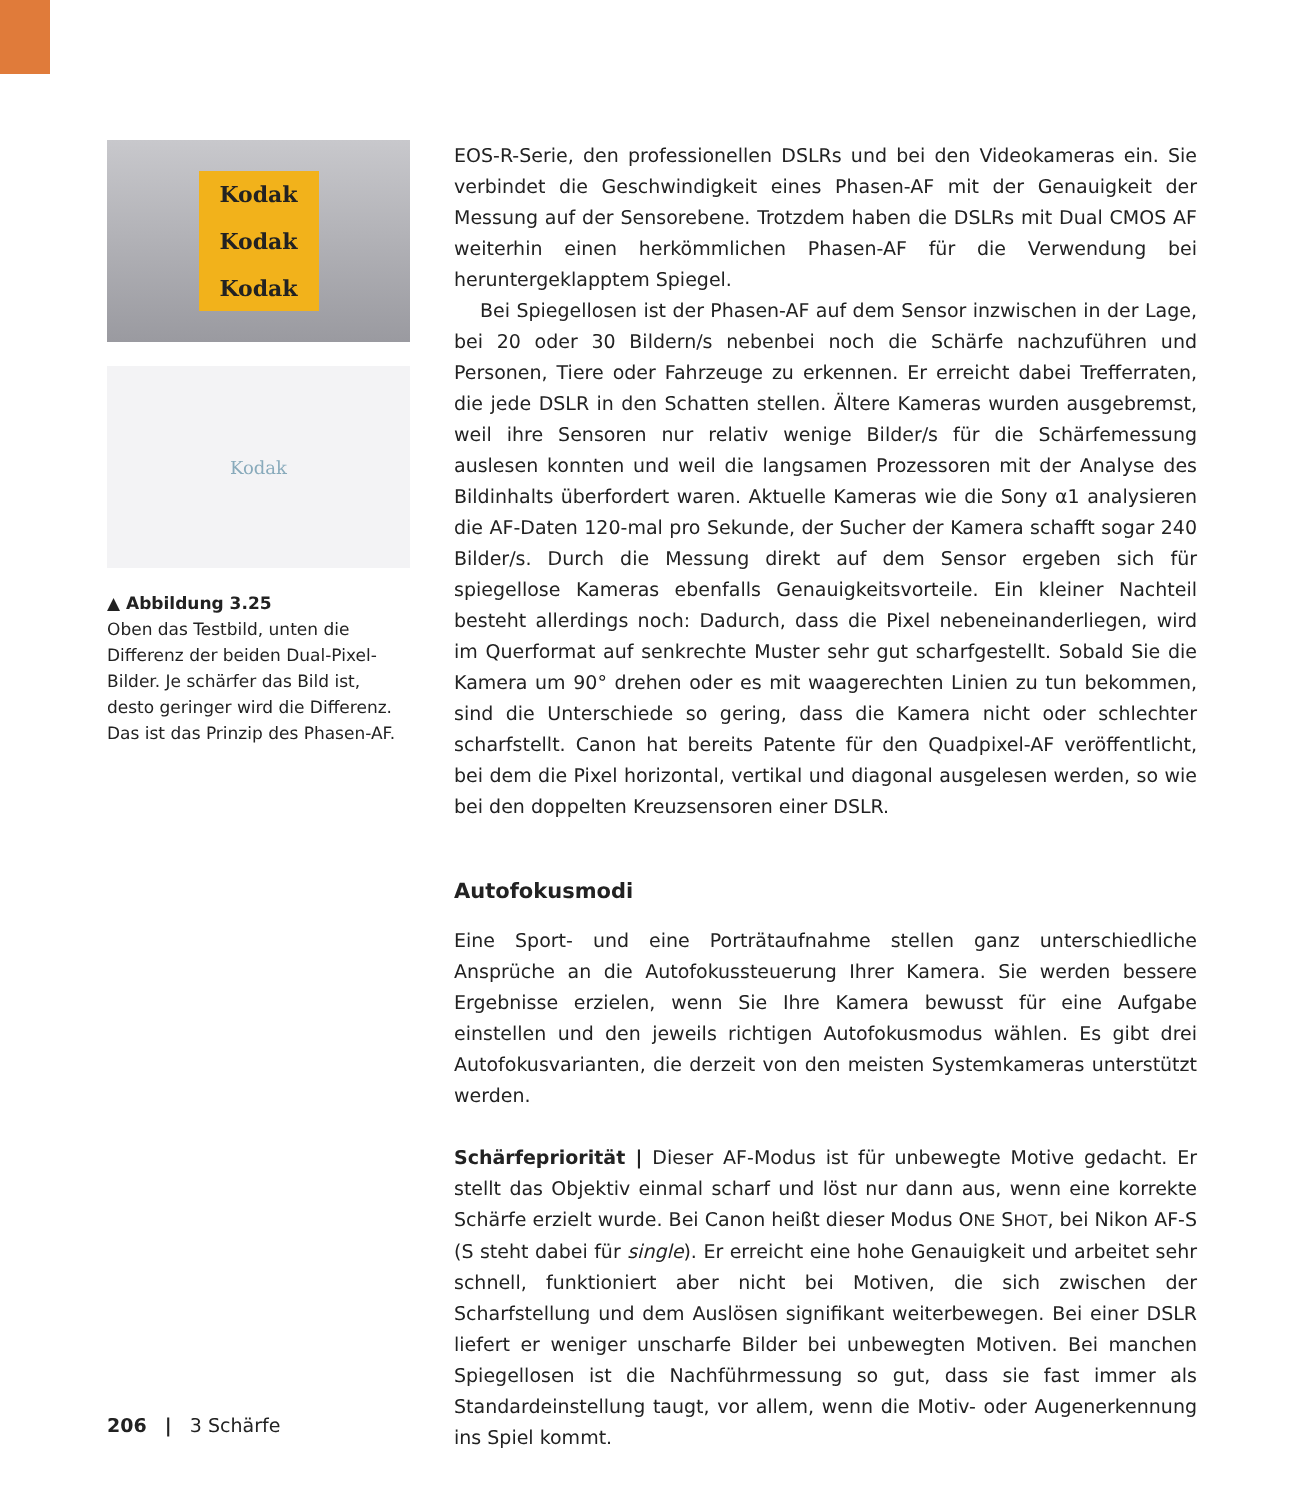Kodak
Kodak
Kodak
Kodak
▲ Abbildung 3.25
Oben das Testbild, unten die Differenz der beiden Dual-Pixel-Bilder. Je schärfer das Bild ist, desto geringer wird die Differenz. Das ist das Prinzip des Phasen-AF.
EOS-R-Serie, den professionellen DSLRs und bei den Videokameras ein. Sie verbindet die Geschwindigkeit eines Phasen-AF mit der Genauigkeit der Messung auf der Sensorebene. Trotzdem haben die DSLRs mit Dual CMOS AF weiterhin einen herkömmlichen Phasen-AF für die Verwendung bei heruntergeklapptem Spiegel.
Bei Spiegellosen ist der Phasen-AF auf dem Sensor inzwischen in der Lage, bei 20 oder 30 Bildern/s nebenbei noch die Schärfe nachzuführen und Personen, Tiere oder Fahrzeuge zu erkennen. Er erreicht dabei Trefferraten, die jede DSLR in den Schatten stellen. Ältere Kameras wurden ausgebremst, weil ihre Sensoren nur relativ wenige Bilder/s für die Schärfemessung auslesen konnten und weil die langsamen Prozessoren mit der Analyse des Bildinhalts überfordert waren. Aktuelle Kameras wie die Sony α1 analysieren die AF-Daten 120-mal pro Sekunde, der Sucher der Kamera schafft sogar 240 Bilder/s. Durch die Messung direkt auf dem Sensor ergeben sich für spiegellose Kameras ebenfalls Genauigkeitsvorteile. Ein kleiner Nachteil besteht allerdings noch: Dadurch, dass die Pixel nebeneinanderliegen, wird im Querformat auf senkrechte Muster sehr gut scharfgestellt. Sobald Sie die Kamera um 90° drehen oder es mit waagerechten Linien zu tun bekommen, sind die Unterschiede so gering, dass die Kamera nicht oder schlechter scharfstellt. Canon hat bereits Patente für den Quadpixel-AF veröffentlicht, bei dem die Pixel horizontal, vertikal und diagonal ausgelesen werden, so wie bei den doppelten Kreuzsensoren einer DSLR.
Autofokusmodi
Eine Sport- und eine Porträtaufnahme stellen ganz unterschiedliche Ansprüche an die Autofokussteuerung Ihrer Kamera. Sie werden bessere Ergebnisse erzielen, wenn Sie Ihre Kamera bewusst für eine Aufgabe einstellen und den jeweils richtigen Autofokusmodus wählen. Es gibt drei Autofokusvarianten, die derzeit von den meisten Systemkameras unterstützt werden.
Schärfepriorität | Dieser AF-Modus ist für unbewegte Motive gedacht. Er stellt das Objektiv einmal scharf und löst nur dann aus, wenn eine korrekte Schärfe erzielt wurde. Bei Canon heißt dieser Modus ONE SHOT, bei Nikon AF-S (S steht dabei für single). Er erreicht eine hohe Genauigkeit und arbeitet sehr schnell, funktioniert aber nicht bei Motiven, die sich zwischen der Scharfstellung und dem Auslösen signifikant weiterbewegen. Bei einer DSLR liefert er weniger unscharfe Bilder bei unbewegten Motiven. Bei manchen Spiegellosen ist die Nachführmessung so gut, dass sie fast immer als Standardeinstellung taugt, vor allem, wenn die Motiv- oder Augenerkennung ins Spiel kommt.
206 | 3 Schärfe